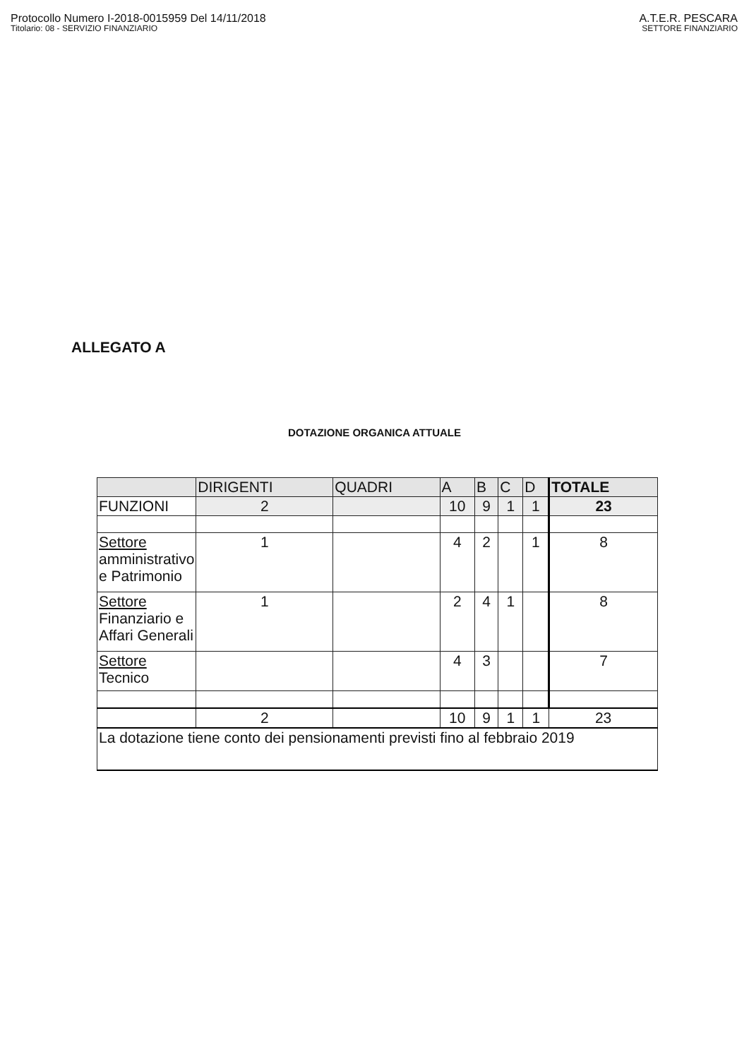Protocollo Numero I-2018-0015959 Del 14/11/2018
Titolario: 08 - SERVIZIO FINANZIARIO
A.T.E.R. PESCARA
SETTORE FINANZIARIO
ALLEGATO A
DOTAZIONE ORGANICA ATTUALE
| | DIRIGENTI | QUADRI | A | B | C | D | TOTALE |
| --- | --- | --- | --- | --- | --- | --- | --- |
| FUNZIONI | 2 | | 10 | 9 | 1 | 1 | 23 |
| Settore amministrativo e Patrimonio | 1 | | 4 | 2 | | 1 | 8 |
| Settore Finanziario e Affari Generali | 1 | | 2 | 4 | 1 | | 8 |
| Settore Tecnico | | | 4 | 3 | | | 7 |
| | 2 | | 10 | 9 | 1 | 1 | 23 |
| La dotazione tiene conto dei pensionamenti previsti fino al febbraio 2019 | | | | | | | |